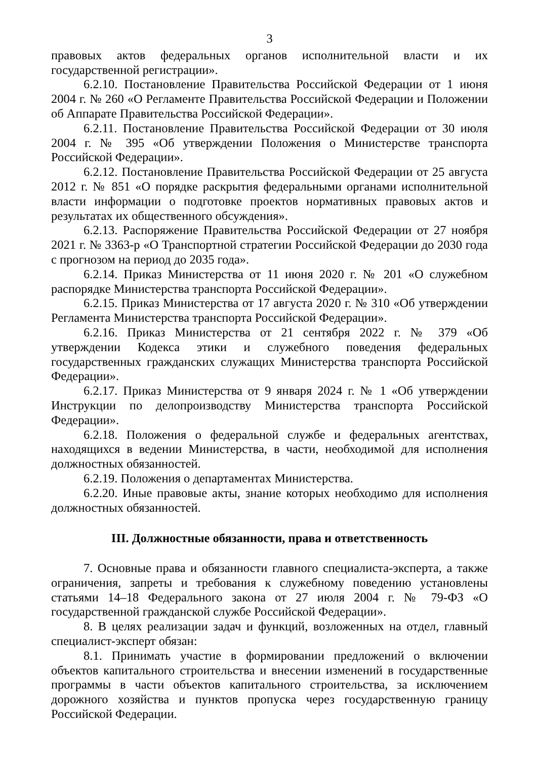3
правовых актов федеральных органов исполнительной власти и их государственной регистрации».
6.2.10. Постановление Правительства Российской Федерации от 1 июня 2004 г. № 260 «О Регламенте Правительства Российской Федерации и Положении об Аппарате Правительства Российской Федерации».
6.2.11. Постановление Правительства Российской Федерации от 30 июля 2004 г. № 395 «Об утверждении Положения о Министерстве транспорта Российской Федерации».
6.2.12. Постановление Правительства Российской Федерации от 25 августа 2012 г. № 851 «О порядке раскрытия федеральными органами исполнительной власти информации о подготовке проектов нормативных правовых актов и результатах их общественного обсуждения».
6.2.13. Распоряжение Правительства Российской Федерации от 27 ноября 2021 г. № 3363-р «О Транспортной стратегии Российской Федерации до 2030 года с прогнозом на период до 2035 года».
6.2.14. Приказ Министерства от 11 июня 2020 г. № 201 «О служебном распорядке Министерства транспорта Российской Федерации».
6.2.15. Приказ Министерства от 17 августа 2020 г. № 310 «Об утверждении Регламента Министерства транспорта Российской Федерации».
6.2.16. Приказ Министерства от 21 сентября 2022 г. № 379 «Об утверждении Кодекса этики и служебного поведения федеральных государственных гражданских служащих Министерства транспорта Российской Федерации».
6.2.17. Приказ Министерства от 9 января 2024 г. № 1 «Об утверждении Инструкции по делопроизводству Министерства транспорта Российской Федерации».
6.2.18. Положения о федеральной службе и федеральных агентствах, находящихся в ведении Министерства, в части, необходимой для исполнения должностных обязанностей.
6.2.19. Положения о департаментах Министерства.
6.2.20. Иные правовые акты, знание которых необходимо для исполнения должностных обязанностей.
III. Должностные обязанности, права и ответственность
7. Основные права и обязанности главного специалиста-эксперта, а также ограничения, запреты и требования к служебному поведению установлены статьями 14–18 Федерального закона от 27 июля 2004 г. № 79-ФЗ «О государственной гражданской службе Российской Федерации».
8. В целях реализации задач и функций, возложенных на отдел, главный специалист-эксперт обязан:
8.1. Принимать участие в формировании предложений о включении объектов капитального строительства и внесении изменений в государственные программы в части объектов капитального строительства, за исключением дорожного хозяйства и пунктов пропуска через государственную границу Российской Федерации.